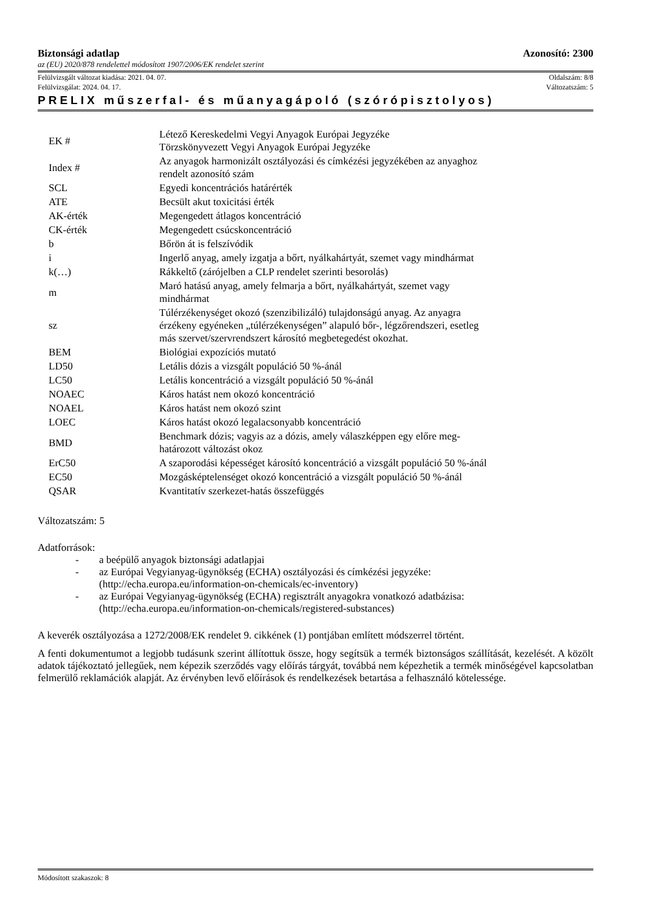Biztonsági adatlap Azonosító: 2300
az (EU) 2020/878 rendelettel módosított 1907/2006/EK rendelet szerint
Felülvizsgált változat kiadása: 2021. 04. 07. Oldalszám: 8/8
Felülvizsgálat: 2024. 04. 17. Változatszám: 5
PRELIX műszerfal- és műanyagápoló (szórópisztolyos)
| EK # | Létező Kereskedelmi Vegyi Anyagok Európai Jegyzéke Törzskönyvezett Vegyi Anyagok Európai Jegyzéke |
| Index # | Az anyagok harmonizált osztályozási és címkézési jegyzékében az anyaghoz rendelt azonosító szám |
| SCL | Egyedi koncentrációs határérték |
| ATE | Becsült akut toxicitási érték |
| AK-érték | Megengedett átlagos koncentráció |
| CK-érték | Megengedett csúcskoncentráció |
| b | Bőrön át is felszívódik |
| i | Ingerlő anyag, amely izgatja a bőrt, nyálkahártyát, szemet vagy mindhármat |
| k(…) | Rákkeltő (zárójelben a CLP rendelet szerinti besorolás) |
| m | Maró hatású anyag, amely felmarja a bőrt, nyálkahártyát, szemet vagy mindhármat |
| sz | Túlérzékenységet okozó (szenzibilizáló) tulajdonságú anyag. Az anyagra érzékeny egyéneken „túlérzékenységen” alapuló bőr-, légzőrendszeri, esetleg más szervet/szervrendszert károsító megbetegedést okozhat. |
| BEM | Biológiai expozíciós mutató |
| LD50 | Letális dózis a vizsgált populáció 50 %-ánál |
| LC50 | Letális koncentráció a vizsgált populáció 50 %-ánál |
| NOAEC | Káros hatást nem okozó koncentráció |
| NOAEL | Káros hatást nem okozó szint |
| LOEC | Káros hatást okozó legalacsonyabb koncentráció |
| BMD | Benchmark dózis; vagyis az a dózis, amely válaszképpen egy előre meg- határozott változást okoz |
| ErC50 | A szaporodási képességet károsító koncentráció a vizsgált populáció 50 %-ánál |
| EC50 | Mozgásképtelenséget okozó koncentráció a vizsgált populáció 50 %-ánál |
| QSAR | Kvantitatív szerkezet-hatás összefüggés |
Változatszám: 5
Adatforrások:
- a beépülő anyagok biztonsági adatlapjai
- az Európai Vegyianyag-ügynökség (ECHA) osztályozási és címkézési jegyzéke:
(http://echa.europa.eu/information-on-chemicals/ec-inventory)
- az Európai Vegyianyag-ügynökség (ECHA) regisztrált anyagokra vonatkozó adatbázisa:
(http://echa.europa.eu/information-on-chemicals/registered-substances)
A keverék osztályozása a 1272/2008/EK rendelet 9. cikkének (1) pontjában említett módszerrel történt.
A fenti dokumentumot a legjobb tudásunk szerint állítottuk össze, hogy segítsük a termék biztonságos szállítását, kezelését. A közölt adatok tájékoztató jellegűek, nem képezik szerződés vagy előírás tárgyát, továbbá nem képezhetik a termék minőségével kapcsolatban felmerülő reklamációk alapját. Az érvényben levő előírások és rendelkezések betartása a felhasználó kötelessége.
Módosított szakaszok: 8